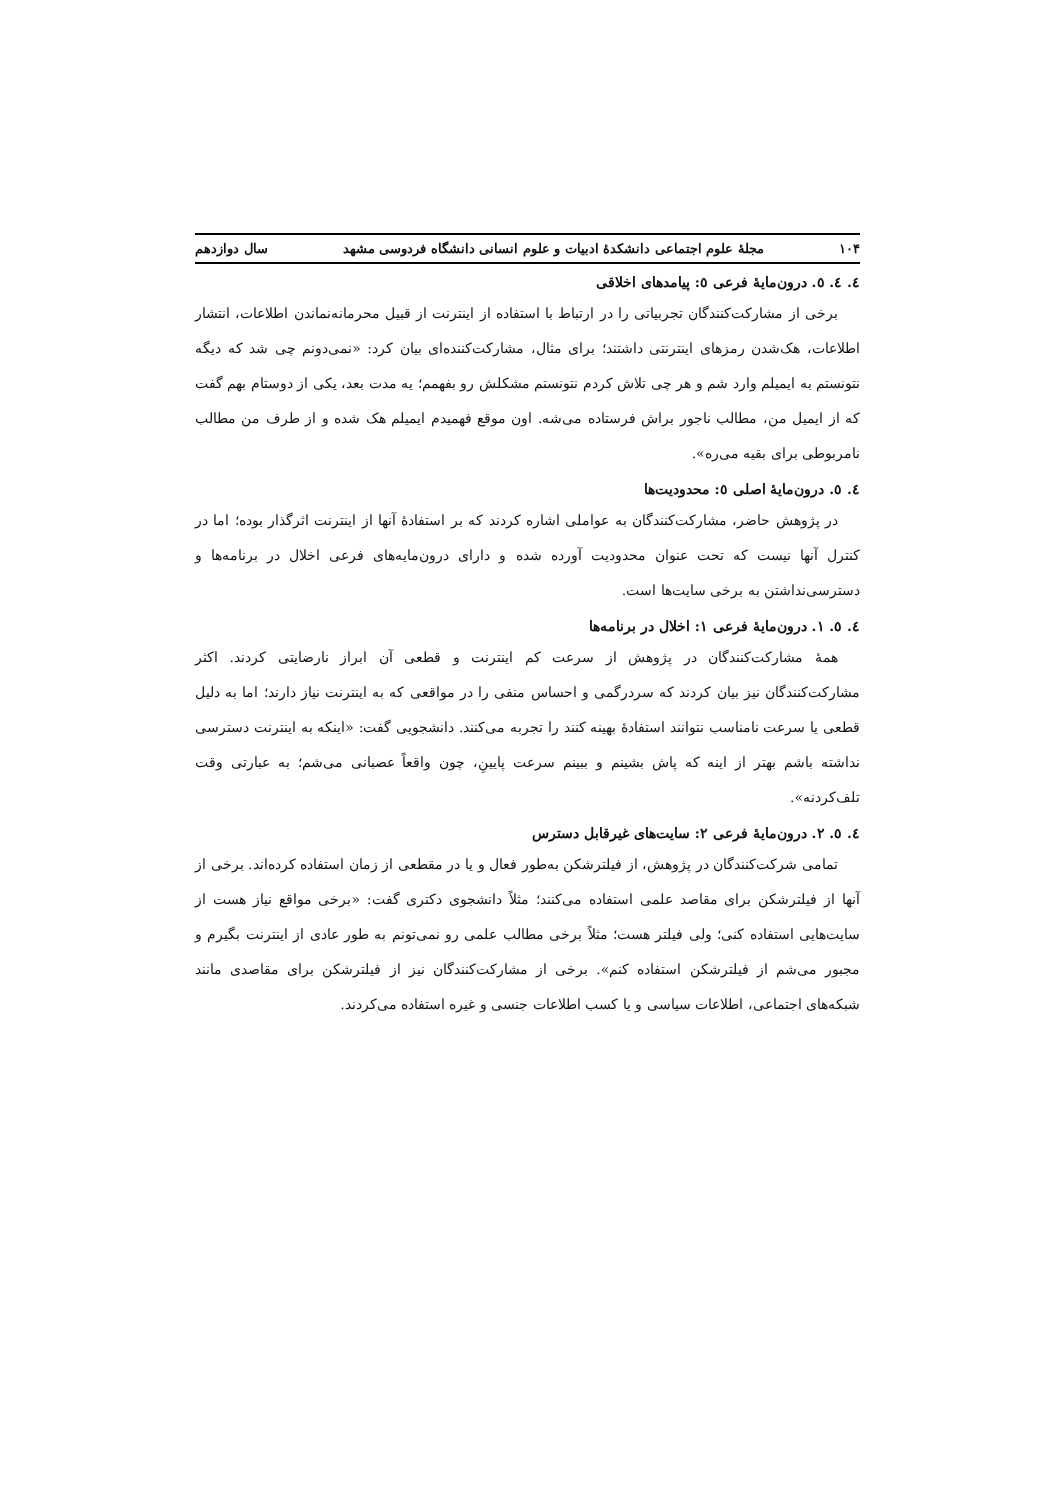۱۰۴ مجلهٔ علوم اجتماعی دانشکدهٔ ادبیات و علوم انسانی دانشگاه فردوسی مشهد سال دوازدهم
٤. ٤. ٥. درون‌مایهٔ فرعی ٥: پیامدهای اخلاقی
برخی از مشارکت‌کنندگان تجربیاتی را در ارتباط با استفاده از اینترنت از قبیل محرمانه‌نماندن اطلاعات، انتشار اطلاعات، هک‌شدن رمزهای اینترنتی داشتند؛ برای مثال، مشارکت‌کننده‌ای بیان کرد: «نمی‌دونم چی شد که دیگه نتونستم به ایمیلم وارد شم و هر چی تلاش کردم نتونستم مشکلش رو بفهمم؛ یه مدت بعد، یکی از دوستام بهم گفت که از ایمیل من، مطالب ناجور براش فرستاده می‌شه. اون موقع فهمیدم ایمیلم هک شده و از طرف من مطالب نامربوطی برای بقیه می‌ره».
٤. ٥. درون‌مایهٔ اصلی ٥: محدودیت‌ها
در پژوهش حاضر، مشارکت‌کنندگان به عواملی اشاره کردند که بر استفادهٔ آنها از اینترنت اثرگذار بوده؛ اما در کنترل آنها نیست که تحت عنوان محدودیت آورده شده و دارای درون‌مایه‌های فرعی اخلال در برنامه‌ها و دسترسی‌نداشتن به برخی سایت‌ها است.
٤. ٥. ١. درون‌مایهٔ فرعی ١: اخلال در برنامه‌ها
همهٔ مشارکت‌کنندگان در پژوهش از سرعت کم اینترنت و قطعی آن ابراز نارضایتی کردند. اکثر مشارکت‌کنندگان نیز بیان کردند که سردرگمی و احساس منفی را در مواقعی که به اینترنت نیاز دارند؛ اما به دلیل قطعی یا سرعت نامناسب نتوانند استفادهٔ بهینه کنند را تجربه می‌کنند. دانشجویی گفت: «اینکه به اینترنت دسترسی نداشته باشم بهتر از اینه که پاش بشینم و ببینم سرعت پایینِ، چون واقعاً عصبانی می‌شم؛ به عبارتی وقت تلف‌کردنه».
٤. ٥. ٢. درون‌مایهٔ فرعی ٢: سایت‌های غیرقابل دسترس
تمامی شرکت‌کنندگان در پژوهش، از فیلترشکن به‌طور فعال و یا در مقطعی از زمان استفاده کرده‌اند. برخی از آنها از فیلترشکن برای مقاصد علمی استفاده می‌کنند؛ مثلاً دانشجوی دکتری گفت: «برخی مواقع نیاز هست از سایت‌هایی استفاده کنی؛ ولی فیلتر هست؛ مثلاً برخی مطالب علمی رو نمی‌تونم به طور عادی از اینترنت بگیرم و مجبور می‌شم از فیلترشکن استفاده کنم». برخی از مشارکت‌کنندگان نیز از فیلترشکن برای مقاصدی مانند شبکه‌های اجتماعی، اطلاعات سیاسی و یا کسب اطلاعات جنسی و غیره استفاده می‌کردند.